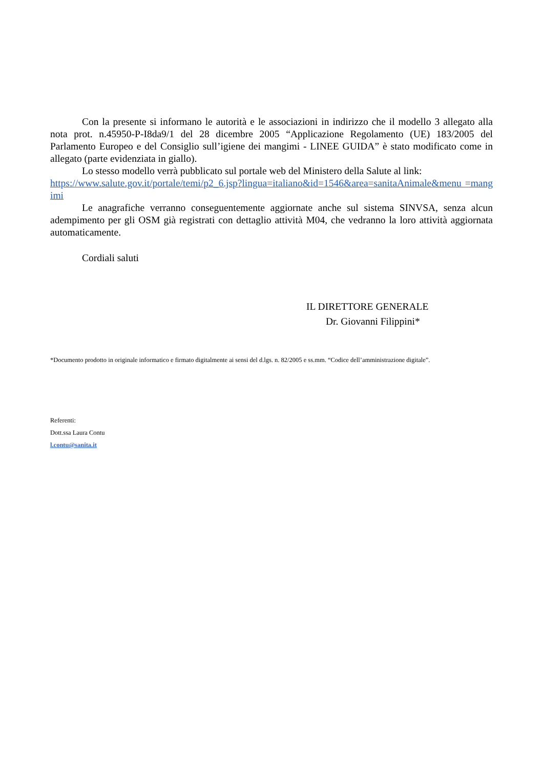Con la presente si informano le autorità e le associazioni in indirizzo che il modello 3 allegato alla nota prot. n.45950-P-I8da9/1 del 28 dicembre 2005 “Applicazione Regolamento (UE) 183/2005 del Parlamento Europeo e del Consiglio sull’igiene dei mangimi - LINEE GUIDA” è stato modificato come in allegato (parte evidenziata in giallo).
Lo stesso modello verrà pubblicato sul portale web del Ministero della Salute al link:
https://www.salute.gov.it/portale/temi/p2_6.jsp?lingua=italiano&id=1546&area=sanitaAnimale&menu =mangimi
Le anagrafiche verranno conseguentemente aggiornate anche sul sistema SINVSA, senza alcun adempimento per gli OSM già registrati con dettaglio attività M04, che vedranno la loro attività aggiornata automaticamente.
Cordiali saluti
IL DIRETTORE GENERALE
Dr. Giovanni Filippini*
*Documento prodotto in originale informatico e firmato digitalmente ai sensi del d.lgs. n. 82/2005 e ss.mm. “Codice dell’amministrazione digitale”.
Referenti:
Dott.ssa Laura Contu
l.contu@sanita.it